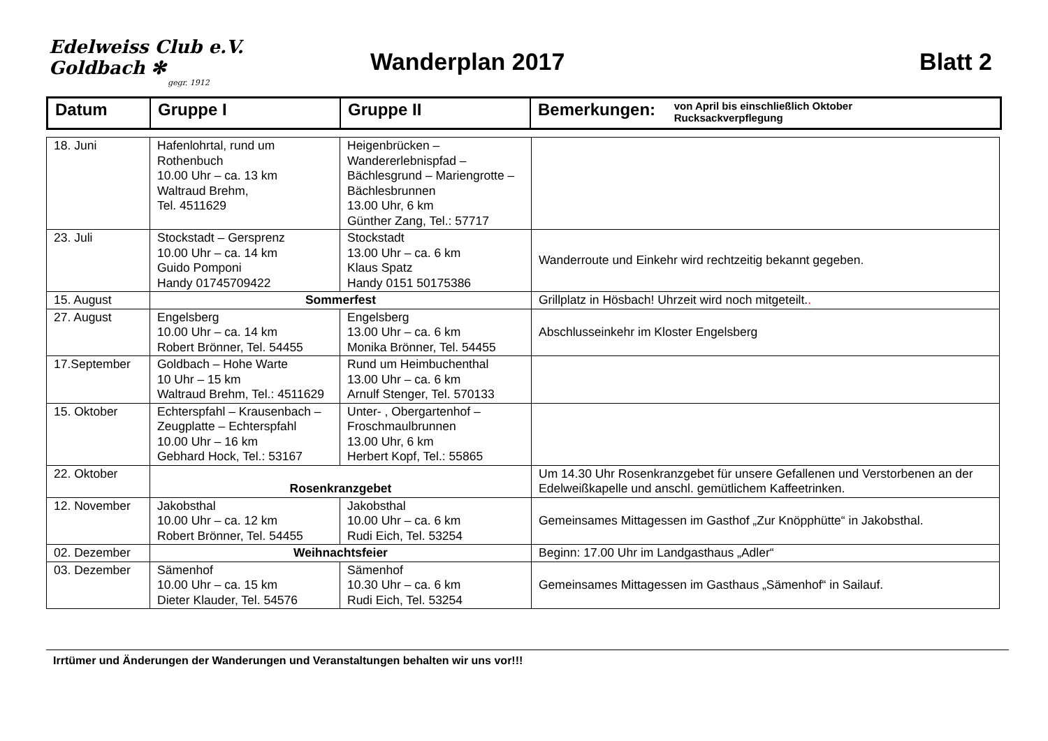Edelweiss Club e.V. Goldbach ✻
gegr. 1912
Wanderplan 2017 Blatt 2
| Datum | Gruppe I | Gruppe II | Bemerkungen: von April bis einschließlich Oktober Rucksackverpflegung |
| 18. Juni | Hafenlohrtal, rund um Rothenbuch 10.00 Uhr – ca. 13 km Waltraud Brehm, Tel. 4511629 | Heigenbrücken – Wandererlebnispfad – Bächlesgrund – Mariengrotte – Bächlesbrunnen 13.00 Uhr, 6 km Günther Zang, Tel.: 57717 | |
| 23. Juli | Stockstadt – Gersprenz 10.00 Uhr – ca. 14 km Guido Pomponi Handy 01745709422 | Stockstadt 13.00 Uhr – ca. 6 km Klaus Spatz Handy 0151 50175386 | Wanderroute und Einkehr wird rechtzeitig bekannt gegeben. |
| 15. August | Sommerfest | | Grillplatz in Hösbach! Uhrzeit wird noch mitgeteilt. . |
| 27. August | Engelsberg 10.00 Uhr – ca. 14 km Robert Brönner, Tel. 54455 | Engelsberg 13.00 Uhr – ca. 6 km Monika Brönner, Tel. 54455 | Abschlusseinkehr im Kloster Engelsberg |
| 17.September | Goldbach – Hohe Warte 10 Uhr – 15 km Waltraud Brehm, Tel.: 4511629 | Rund um Heimbuchenthal 13.00 Uhr – ca. 6 km Arnulf Stenger, Tel. 570133 | |
| 15. Oktober | Echterspfahl – Krausenbach – Zeugplatte – Echterspfahl 10.00 Uhr – 16 km Gebhard Hock, Tel.: 53167 | Unter- , Obergartenhof – Froschmaulbrunnen 13.00 Uhr, 6 km Herbert Kopf, Tel.: 55865 | |
| 22. Oktober | Rosenkranzgebet | | Um 14.30 Uhr Rosenkranzgebet für unsere Gefallenen und Verstorbenen an der Edelweißkapelle und anschl. gemütlichem Kaffeetrinken. |
| 12. November | Jakobsthal 10.00 Uhr – ca. 12 km Robert Brönner, Tel. 54455 | Jakobsthal 10.00 Uhr – ca. 6 km Rudi Eich, Tel. 53254 | Gemeinsames Mittagessen im Gasthof „Zur Knöpphütte“ in Jakobsthal. |
| 02. Dezember | Weihnachtsfeier | | Beginn: 17.00 Uhr im Landgasthaus „Adler“ |
| 03. Dezember | Sämenhof 10.00 Uhr – ca. 15 km Dieter Klauder, Tel. 54576 | Sämenhof 10.30 Uhr – ca. 6 km Rudi Eich, Tel. 53254 | Gemeinsames Mittagessen im Gasthaus „Sämenhof“ in Sailauf. |
Irrtümer und Änderungen der Wanderungen und Veranstaltungen behalten wir uns vor!!!